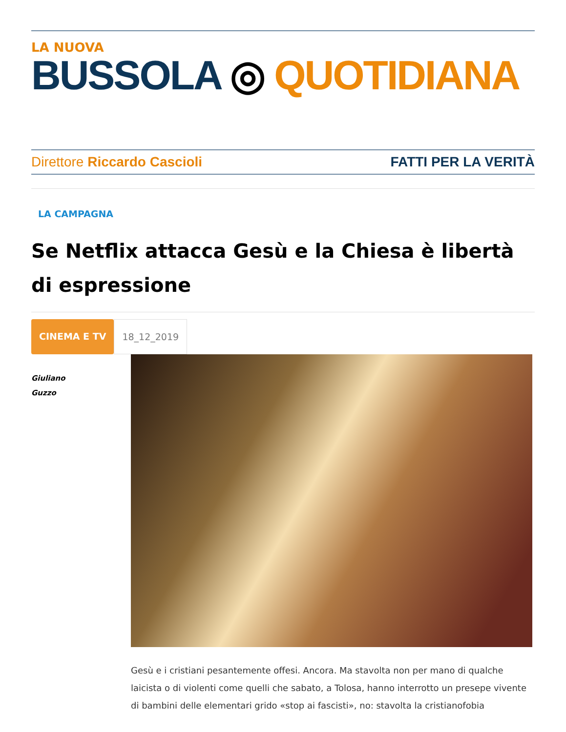LA NUOVA
BUSSOLA ◎ QUOTIDIANA
Direttore Riccardo Cascioli FATTI PER LA VERITÀ
LA CAMPAGNA
Se Netflix attacca Gesù e la Chiesa è libertà di espressione
CINEMA E TV 18_12_2019
Giuliano
Guzzo
Gesù e i cristiani pesantemente offesi. Ancora. Ma stavolta non per mano di qualche laicista o di violenti come quelli che sabato, a Tolosa, hanno interrotto un presepe vivente di bambini delle elementari grido «stop ai fascisti», no: stavolta la cristianofobia